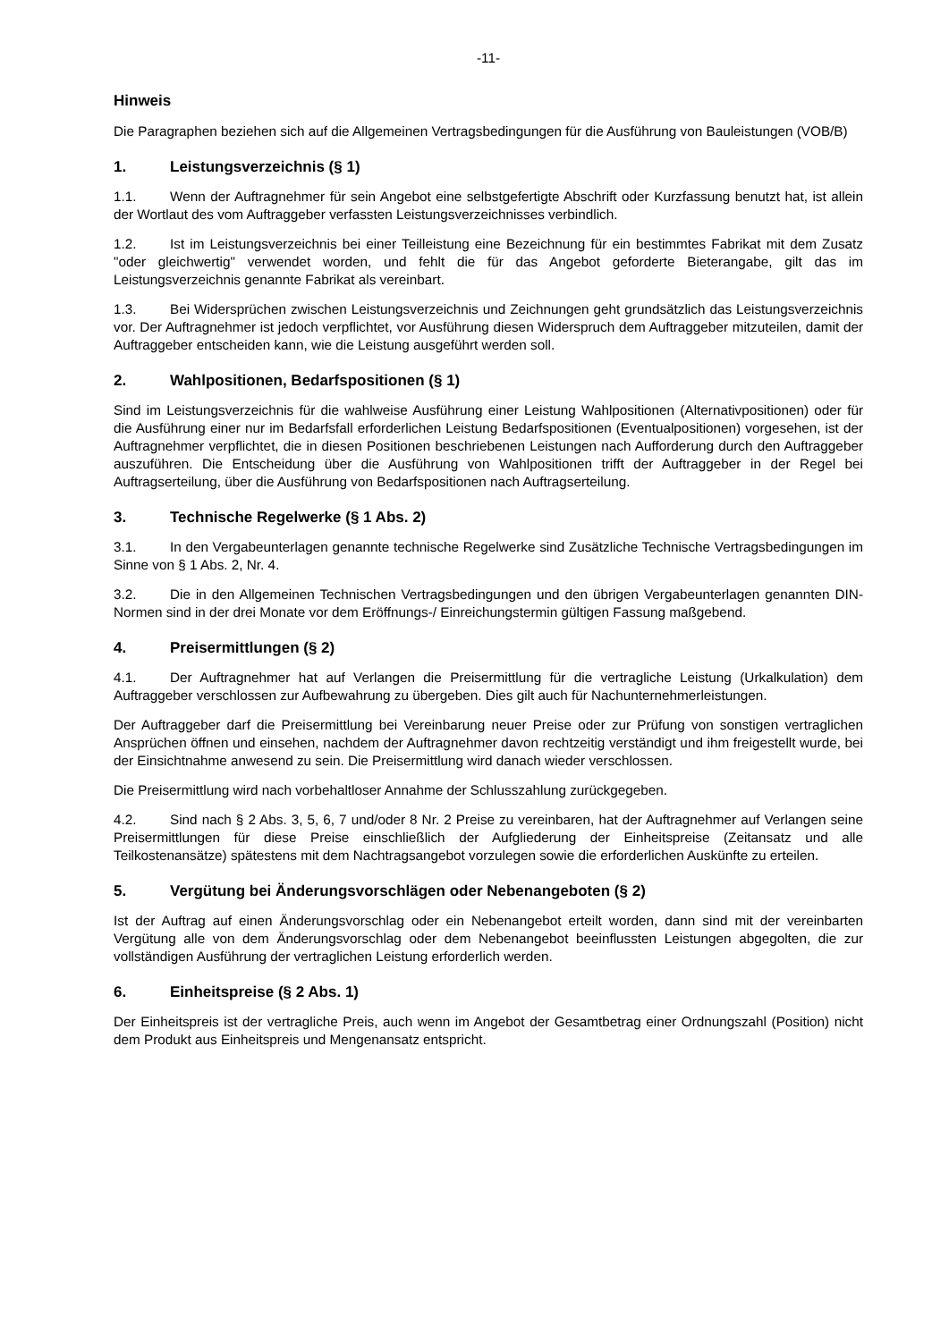-11-
Hinweis
Die Paragraphen beziehen sich auf die Allgemeinen Vertragsbedingungen für die Ausführung von Bauleistungen (VOB/B)
1. Leistungsverzeichnis (§ 1)
1.1. Wenn der Auftragnehmer für sein Angebot eine selbstgefertigte Abschrift oder Kurzfassung benutzt hat, ist allein der Wortlaut des vom Auftraggeber verfassten Leistungsverzeichnisses verbindlich.
1.2. Ist im Leistungsverzeichnis bei einer Teilleistung eine Bezeichnung für ein bestimmtes Fabrikat mit dem Zusatz "oder gleichwertig" verwendet worden, und fehlt die für das Angebot geforderte Bieterangabe, gilt das im Leistungsverzeichnis genannte Fabrikat als vereinbart.
1.3. Bei Widersprüchen zwischen Leistungsverzeichnis und Zeichnungen geht grundsätzlich das Leistungsverzeichnis vor. Der Auftragnehmer ist jedoch verpflichtet, vor Ausführung diesen Widerspruch dem Auftraggeber mitzuteilen, damit der Auftraggeber entscheiden kann, wie die Leistung ausgeführt werden soll.
2. Wahlpositionen, Bedarfspositionen (§ 1)
Sind im Leistungsverzeichnis für die wahlweise Ausführung einer Leistung Wahlpositionen (Alternativpositionen) oder für die Ausführung einer nur im Bedarfsfall erforderlichen Leistung Bedarfspositionen (Eventualpositionen) vorgesehen, ist der Auftragnehmer verpflichtet, die in diesen Positionen beschriebenen Leistungen nach Aufforderung durch den Auftraggeber auszuführen. Die Entscheidung über die Ausführung von Wahlpositionen trifft der Auftraggeber in der Regel bei Auftragserteilung, über die Ausführung von Bedarfspositionen nach Auftragserteilung.
3. Technische Regelwerke (§ 1 Abs. 2)
3.1. In den Vergabeunterlagen genannte technische Regelwerke sind Zusätzliche Technische Vertragsbedingungen im Sinne von § 1 Abs. 2, Nr. 4.
3.2. Die in den Allgemeinen Technischen Vertragsbedingungen und den übrigen Vergabeunterlagen genannten DIN-Normen sind in der drei Monate vor dem Eröffnungs-/ Einreichungstermin gültigen Fassung maßgebend.
4. Preisermittlungen (§ 2)
4.1. Der Auftragnehmer hat auf Verlangen die Preisermittlung für die vertragliche Leistung (Urkalkulation) dem Auftraggeber verschlossen zur Aufbewahrung zu übergeben. Dies gilt auch für Nachunternehmerleistungen.
Der Auftraggeber darf die Preisermittlung bei Vereinbarung neuer Preise oder zur Prüfung von sonstigen vertraglichen Ansprüchen öffnen und einsehen, nachdem der Auftragnehmer davon rechtzeitig verständigt und ihm freigestellt wurde, bei der Einsichtnahme anwesend zu sein. Die Preisermittlung wird danach wieder verschlossen.
Die Preisermittlung wird nach vorbehaltloser Annahme der Schlusszahlung zurückgegeben.
4.2. Sind nach § 2 Abs. 3, 5, 6, 7 und/oder 8 Nr. 2 Preise zu vereinbaren, hat der Auftragnehmer auf Verlangen seine Preisermittlungen für diese Preise einschließlich der Aufgliederung der Einheitspreise (Zeitansatz und alle Teilkostenansätze) spätestens mit dem Nachtragsangebot vorzulegen sowie die erforderlichen Auskünfte zu erteilen.
5. Vergütung bei Änderungsvorschlägen oder Nebenangeboten (§ 2)
Ist der Auftrag auf einen Änderungsvorschlag oder ein Nebenangebot erteilt worden, dann sind mit der vereinbarten Vergütung alle von dem Änderungsvorschlag oder dem Nebenangebot beeinflussten Leistungen abgegolten, die zur vollständigen Ausführung der vertraglichen Leistung erforderlich werden.
6. Einheitspreise (§ 2 Abs. 1)
Der Einheitspreis ist der vertragliche Preis, auch wenn im Angebot der Gesamtbetrag einer Ordnungszahl (Position) nicht dem Produkt aus Einheitspreis und Mengenansatz entspricht.